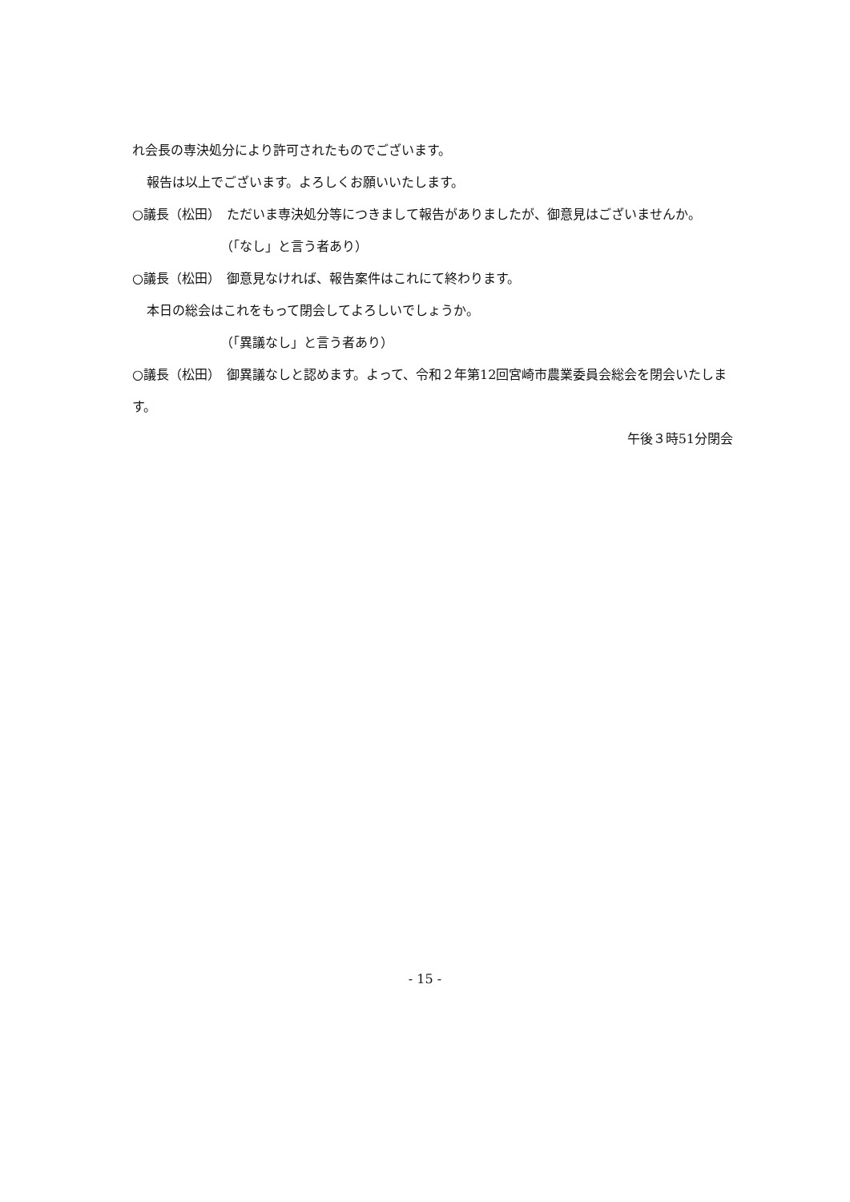れ会長の専決処分により許可されたものでございます。
報告は以上でございます。よろしくお願いいたします。
○議長（松田）　ただいま専決処分等につきまして報告がありましたが、御意見はございませんか。
（「なし」と言う者あり）
○議長（松田）　御意見なければ、報告案件はこれにて終わります。
本日の総会はこれをもって閉会してよろしいでしょうか。
（「異議なし」と言う者あり）
○議長（松田）　御異議なしと認めます。よって、令和２年第12回宮崎市農業委員会総会を閉会いたします。
午後３時51分閉会
- 15 -